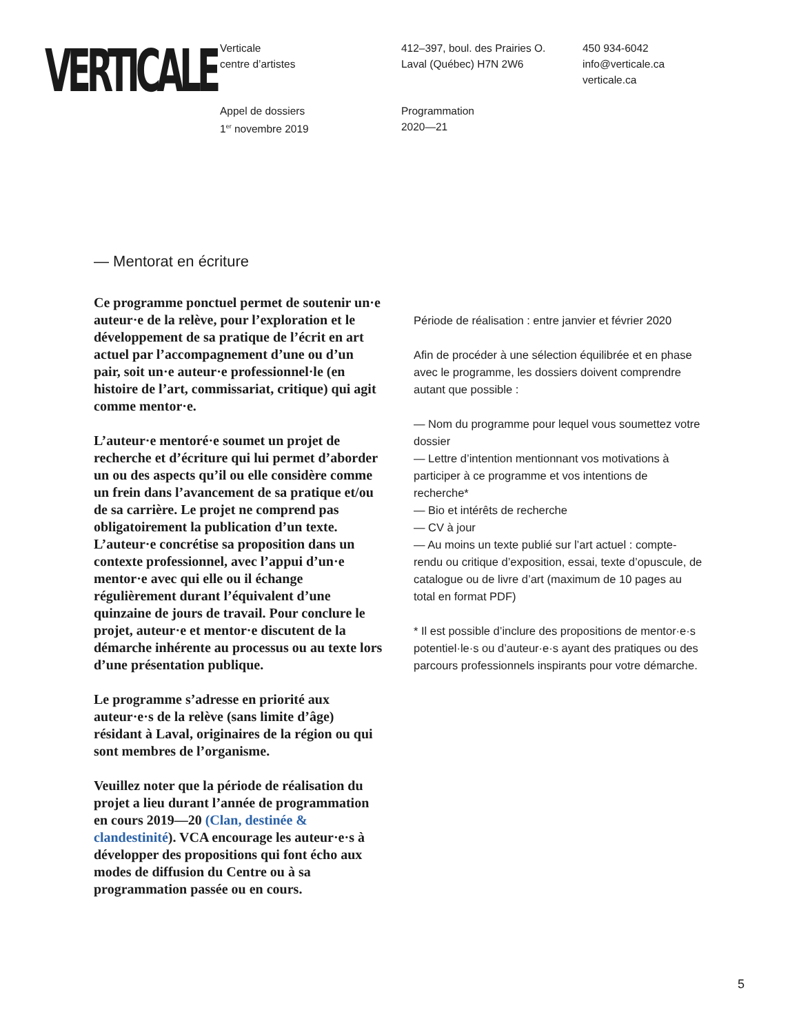VERTICALE
Verticale
centre d’artistes
412–397, boul. des Prairies O.
Laval (Québec) H7N 2W6
450 934-6042
info@verticale.ca
verticale.ca
Appel de dossiers
1<sup>er</sup> novembre 2019
Programmation
2020—21
— Mentorat en écriture
Ce programme ponctuel permet de soutenir un·e auteur·e de la relève, pour l’exploration et le développement de sa pratique de l’écrit en art actuel par l’accompagnement d’une ou d’un pair, soit un·e auteur·e professionnel·le (en histoire de l’art, commissariat, critique) qui agit comme mentor·e.
L’auteur·e mentoré·e soumet un projet de recherche et d’écriture qui lui permet d’aborder un ou des aspects qu’il ou elle considère comme un frein dans l’avancement de sa pratique et/ou de sa carrière. Le projet ne comprend pas obligatoirement la publication d’un texte. L’auteur·e concrétise sa proposition dans un contexte professionnel, avec l’appui d’un·e mentor·e avec qui elle ou il échange régulièrement durant l’équivalent d’une quinzaine de jours de travail. Pour conclure le projet, auteur·e et mentor·e discutent de la démarche inhérente au processus ou au texte lors d’une présentation publique.
Le programme s’adresse en priorité aux auteur·e·s de la relève (sans limite d’âge) résidant à Laval, originaires de la région ou qui sont membres de l’organisme.
Veuillez noter que la période de réalisation du projet a lieu durant l’année de programmation en cours 2019—20 (Clan, destinée & clandestinité). VCA encourage les auteur·e·s à développer des propositions qui font écho aux modes de diffusion du Centre ou à sa programmation passée ou en cours.
Période de réalisation : entre janvier et février 2020
Afin de procéder à une sélection équilibrée et en phase avec le programme, les dossiers doivent comprendre autant que possible :
— Nom du programme pour lequel vous soumettez votre dossier
— Lettre d’intention mentionnant vos motivations à participer à ce programme et vos intentions de recherche*
— Bio et intérêts de recherche
— CV à jour
— Au moins un texte publié sur l’art actuel : compte-rendu ou critique d’exposition, essai, texte d’opuscule, de catalogue ou de livre d’art (maximum de 10 pages au total en format PDF)
* Il est possible d’inclure des propositions de mentor·e·s potentiel·le·s ou d’auteur·e·s ayant des pratiques ou des parcours professionnels inspirants pour votre démarche.
5